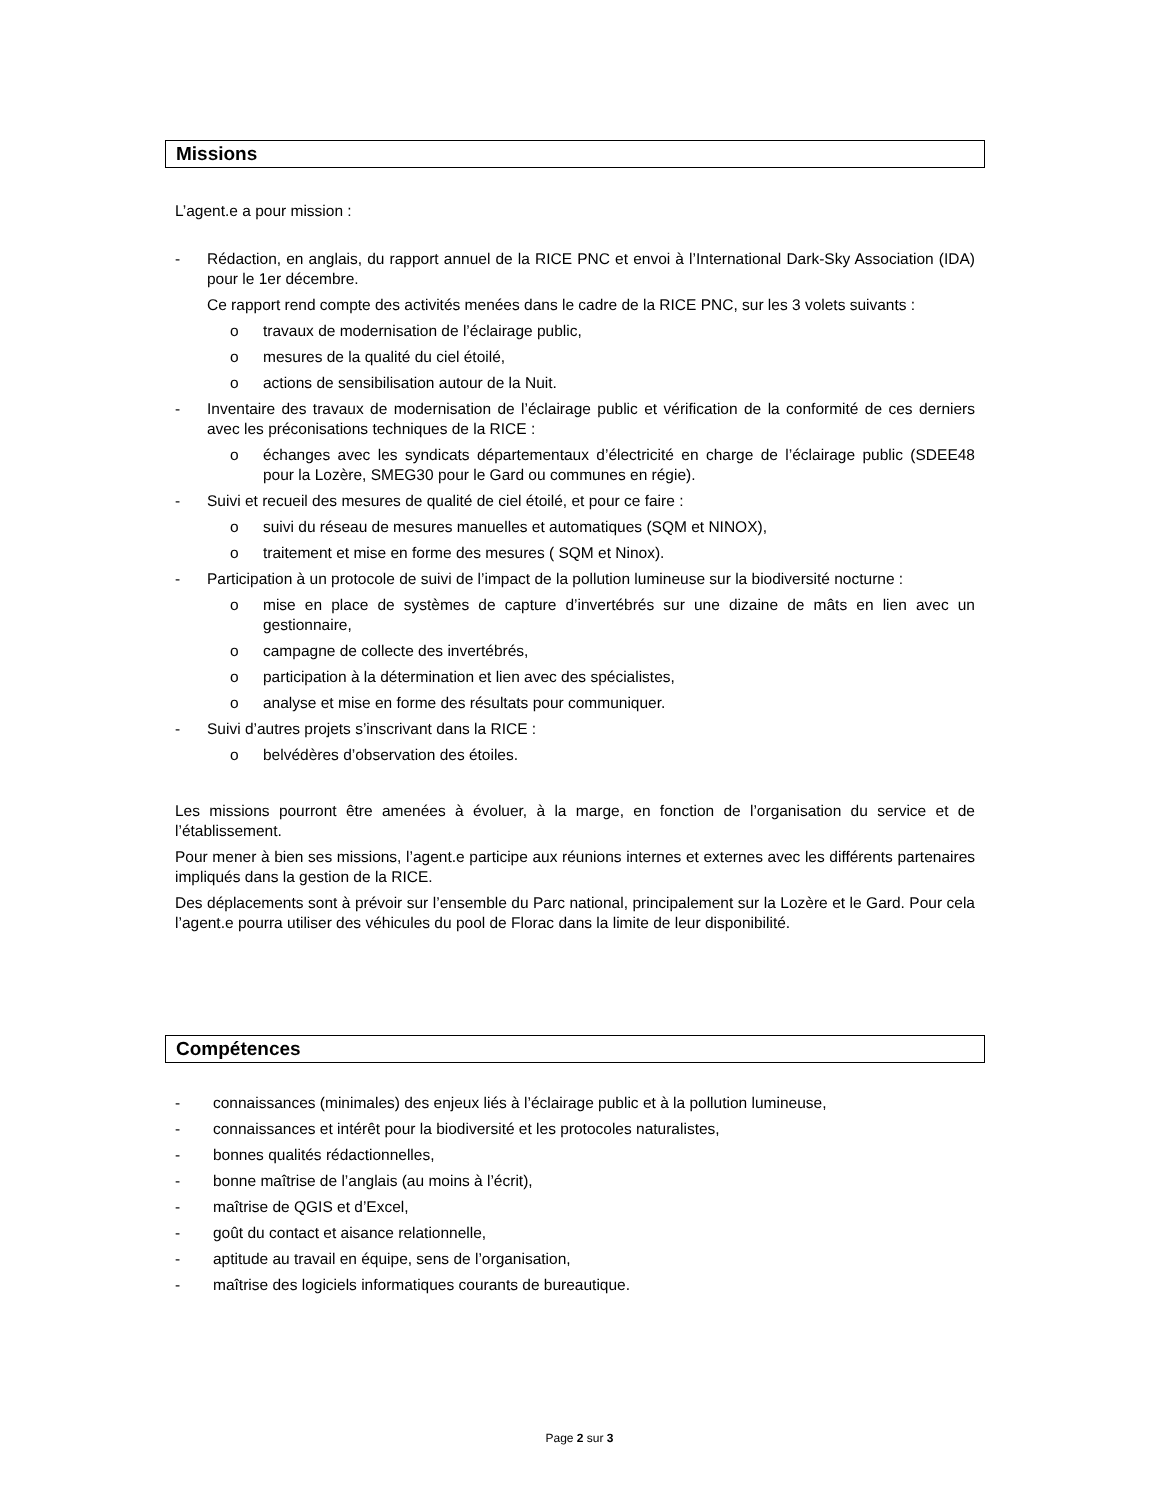Missions
L’agent.e a pour mission :
- Rédaction, en anglais, du rapport annuel de la RICE PNC et envoi à l’International Dark-Sky Association (IDA) pour le 1er décembre.
Ce rapport rend compte des activités menées dans le cadre de la RICE PNC, sur les 3 volets suivants :
o travaux de modernisation de l’éclairage public,
o mesures de la qualité du ciel étoilé,
o actions de sensibilisation autour de la Nuit.
- Inventaire des travaux de modernisation de l’éclairage public et vérification de la conformité de ces derniers avec les préconisations techniques de la RICE :
o échanges avec les syndicats départementaux d’électricité en charge de l’éclairage public (SDEE48 pour la Lozère, SMEG30 pour le Gard ou communes en régie).
- Suivi et recueil des mesures de qualité de ciel étoilé, et pour ce faire :
o suivi du réseau de mesures manuelles et automatiques (SQM et NINOX),
o traitement et mise en forme des mesures ( SQM et Ninox).
- Participation à un protocole de suivi de l’impact de la pollution lumineuse sur la biodiversité nocturne :
o mise en place de systèmes de capture d’invertébrés sur une dizaine de mâts en lien avec un gestionnaire,
o campagne de collecte des invertébrés,
o participation à la détermination et lien avec des spécialistes,
o analyse et mise en forme des résultats pour communiquer.
- Suivi d’autres projets s’inscrivant dans la RICE :
o belvédères d’observation des étoiles.
Les missions pourront être amenées à évoluer, à la marge, en fonction de l’organisation du service et de l’établissement.
Pour mener à bien ses missions, l’agent.e participe aux réunions internes et externes avec les différents partenaires impliqués dans la gestion de la RICE.
Des déplacements sont à prévoir sur l’ensemble du Parc national, principalement sur la Lozère et le Gard. Pour cela l’agent.e pourra utiliser des véhicules du pool de Florac dans la limite de leur disponibilité.
Compétences
- connaissances (minimales) des enjeux liés à l’éclairage public et à la pollution lumineuse,
- connaissances et intérêt pour la biodiversité et les protocoles naturalistes,
- bonnes qualités rédactionnelles,
- bonne maîtrise de l’anglais (au moins à l’écrit),
- maîtrise de QGIS et d’Excel,
- goût du contact et aisance relationnelle,
- aptitude au travail en équipe, sens de l’organisation,
- maîtrise des logiciels informatiques courants de bureautique.
Page 2 sur 3